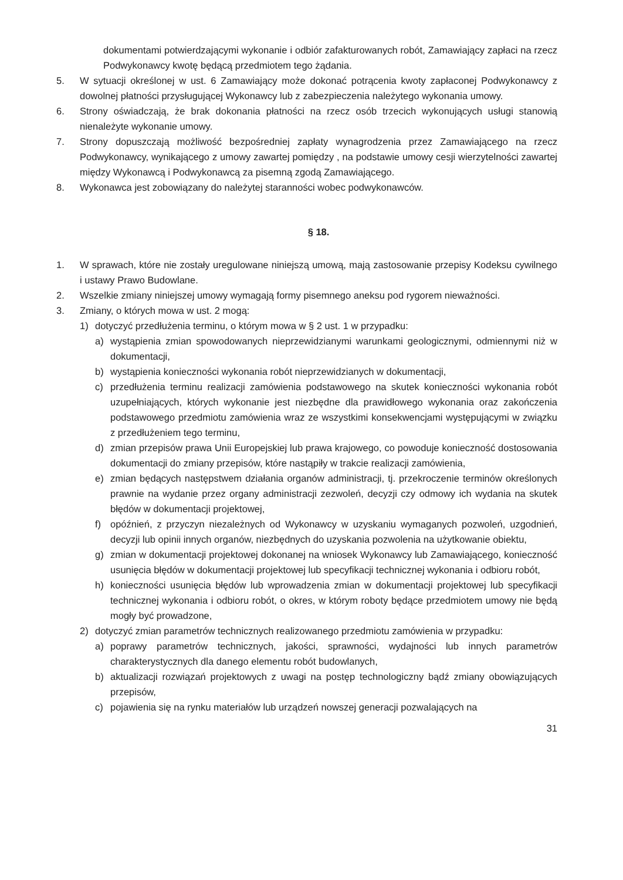dokumentami potwierdzającymi wykonanie i odbiór zafakturowanych robót, Zamawiający zapłaci na rzecz Podwykonawcy kwotę będącą przedmiotem tego żądania.
5. W sytuacji określonej w ust. 6 Zamawiający może dokonać potrącenia kwoty zapłaconej Podwykonawcy z dowolnej płatności przysługującej Wykonawcy lub z zabezpieczenia należytego wykonania umowy.
6. Strony oświadczają, że brak dokonania płatności na rzecz osób trzecich wykonujących usługi stanowią nienależyte wykonanie umowy.
7. Strony dopuszczają możliwość bezpośredniej zapłaty wynagrodzenia przez Zamawiającego na rzecz Podwykonawcy, wynikającego z umowy zawartej pomiędzy , na podstawie umowy cesji wierzytelności zawartej między Wykonawcą i Podwykonawcą za pisemną zgodą Zamawiającego.
8. Wykonawca jest zobowiązany do należytej staranności wobec podwykonawców.
§ 18.
1. W sprawach, które nie zostały uregulowane niniejszą umową, mają zastosowanie przepisy Kodeksu cywilnego i ustawy Prawo Budowlane.
2. Wszelkie zmiany niniejszej umowy wymagają formy pisemnego aneksu pod rygorem nieważności.
3. Zmiany, o których mowa w ust. 2 mogą:
1) dotyczyć przedłużenia terminu, o którym mowa w § 2 ust. 1 w przypadku:
a) wystąpienia zmian spowodowanych nieprzewidzianymi warunkami geologicznymi, odmiennymi niż w dokumentacji,
b) wystąpienia konieczności wykonania robót nieprzewidzianych w dokumentacji,
c) przedłużenia terminu realizacji zamówienia podstawowego na skutek konieczności wykonania robót uzupełniających, których wykonanie jest niezbędne dla prawidłowego wykonania oraz zakończenia podstawowego przedmiotu zamówienia wraz ze wszystkimi konsekwencjami występującymi w związku z przedłużeniem tego terminu,
d) zmian przepisów prawa Unii Europejskiej lub prawa krajowego, co powoduje konieczność dostosowania dokumentacji do zmiany przepisów, które nastąpiły w trakcie realizacji zamówienia,
e) zmian będących następstwem działania organów administracji, tj. przekroczenie terminów określonych prawnie na wydanie przez organy administracji zezwoleń, decyzji czy odmowy ich wydania na skutek błędów w dokumentacji projektowej,
f) opóźnień, z przyczyn niezależnych od Wykonawcy w uzyskaniu wymaganych pozwoleń, uzgodnień, decyzji lub opinii innych organów, niezbędnych do uzyskania pozwolenia na użytkowanie obiektu,
g) zmian w dokumentacji projektowej dokonanej na wniosek Wykonawcy lub Zamawiającego, konieczność usunięcia błędów w dokumentacji projektowej lub specyfikacji technicznej wykonania i odbioru robót,
h) konieczności usunięcia błędów lub wprowadzenia zmian w dokumentacji projektowej lub specyfikacji technicznej wykonania i odbioru robót, o okres, w którym roboty będące przedmiotem umowy nie będą mogły być prowadzone,
2) dotyczyć zmian parametrów technicznych realizowanego przedmiotu zamówienia w przypadku:
a) poprawy parametrów technicznych, jakości, sprawności, wydajności lub innych parametrów charakterystycznych dla danego elementu robót budowlanych,
b) aktualizacji rozwiązań projektowych z uwagi na postęp technologiczny bądź zmiany obowiązujących przepisów,
c) pojawienia się na rynku materiałów lub urządzeń nowszej generacji pozwalających na
31